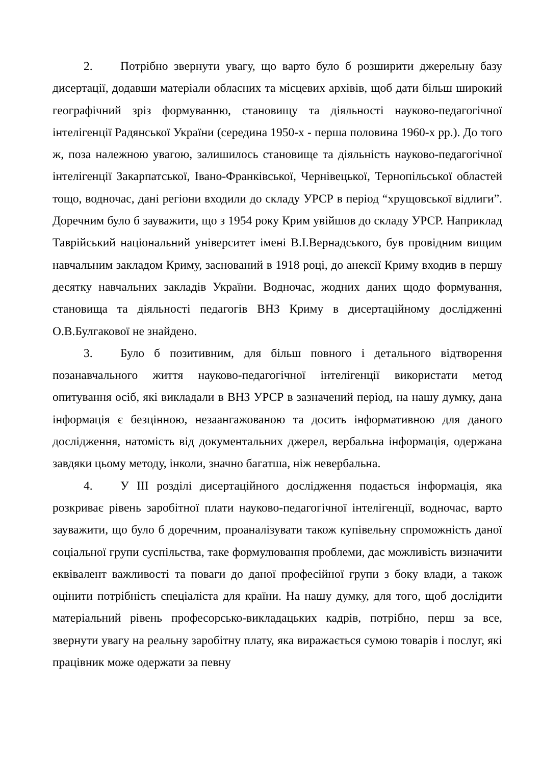2. Потрібно звернути увагу, що варто було б розширити джерельну базу дисертації, додавши матеріали обласних та місцевих архівів, щоб дати більш широкий географічний зріз формуванню, становищу та діяльності науково-педагогічної інтелігенції Радянської України (середина 1950-х - перша половина 1960-х рр.). До того ж, поза належною увагою, залишилось становище та діяльність науково-педагогічної інтелігенції Закарпатської, Івано-Франківської, Чернівецької, Тернопільської областей тощо, водночас, дані регіони входили до складу УРСР в період “хрущовської відлиги”. Доречним було б зауважити, що з 1954 року Крим увійшов до складу УРСР. Наприклад Таврійський національний університет імені В.І.Вернадського, був провідним вищим навчальним закладом Криму, заснований в 1918 році, до анексії Криму входив в першу десятку навчальних закладів України. Водночас, жодних даних щодо формування, становища та діяльності педагогів ВНЗ Криму в дисертаційному дослідженні О.В.Булгакової не знайдено.
3. Було б позитивним, для більш повного і детального відтворення позанавчального життя науково-педагогічної інтелігенції використати метод опитування осіб, які викладали в ВНЗ УРСР в зазначений період, на нашу думку, дана інформація є безцінною, незаангажованою та досить інформативною для даного дослідження, натомість від документальних джерел, вербальна інформація, одержана завдяки цьому методу, інколи, значно багатша, ніж невербальна.
4. У ІІІ розділі дисертаційного дослідження подається інформація, яка розкриває рівень заробітної плати науково-педагогічної інтелігенції, водночас, варто зауважити, що було б доречним, проаналізувати також купівельну спроможність даної соціальної групи суспільства, таке формулювання проблеми, дає можливість визначити еквівалент важливості та поваги до даної професійної групи з боку влади, а також оцінити потрібність спеціаліста для країни. На нашу думку, для того, щоб дослідити матеріальний рівень професорсько-викладацьких кадрів, потрібно, перш за все, звернути увагу на реальну заробітну плату, яка виражається сумою товарів і послуг, які працівник може одержати за певну